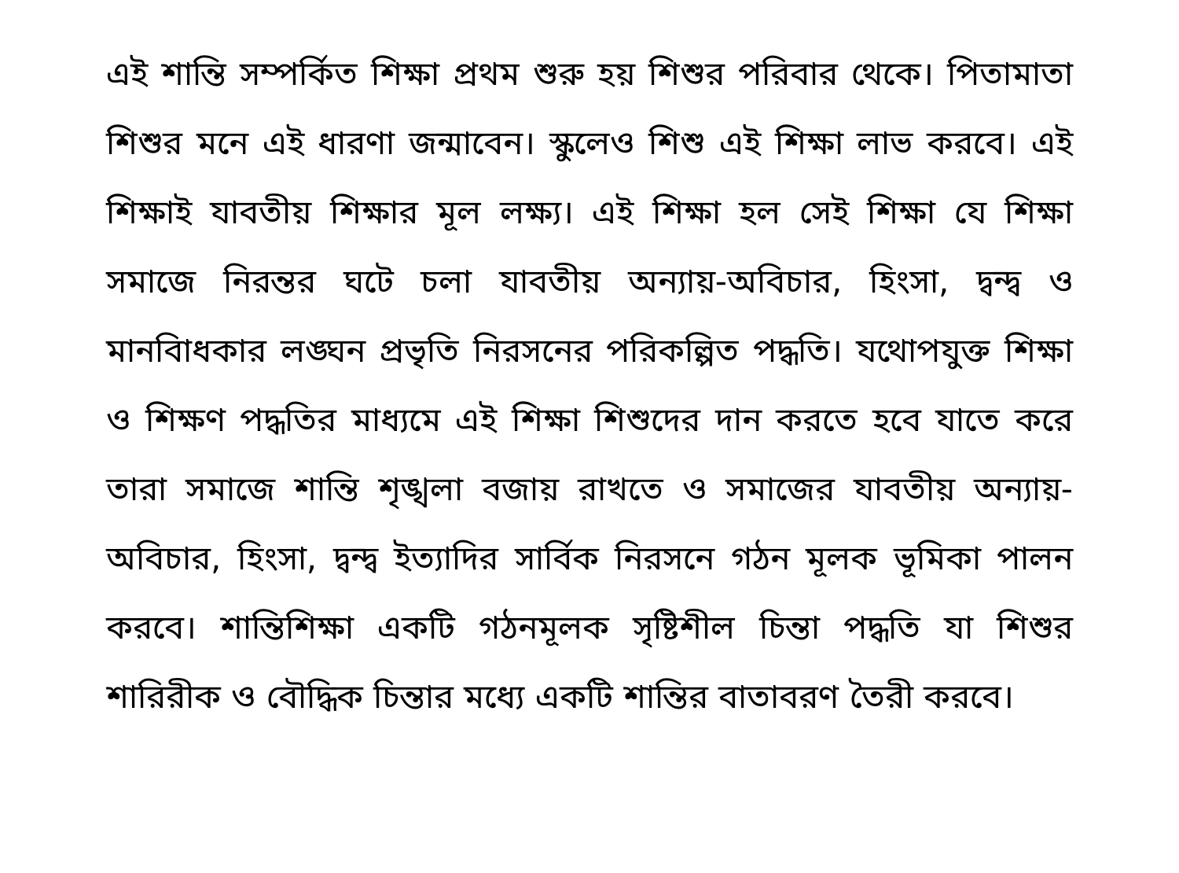এই শান্তি সম্পর্কিত শিক্ষা প্রথম শুরু হয় শিশুর পরিবার থেকে। পিতামাতা শিশুর মনে এই ধারণা জন্মাবেন। স্কুলেও শিশু এই শিক্ষা লাভ করবে। এই শিক্ষাই যাবতীয় শিক্ষার মূল লক্ষ্য। এই শিক্ষা হল সেই শিক্ষা যে শিক্ষা সমাজে নিরন্তর ঘটে চলা যাবতীয় অন্যায়-অবিচার, হিংসা, দ্বন্দ্ব ও মানবিাধকার লঙ্ঘন প্রভৃতি নিরসনের পরিকল্পিত পদ্ধতি। যথোপযুক্ত শিক্ষা ও শিক্ষণ পদ্ধতির মাধ্যমে এই শিক্ষা শিশুদের দান করতে হবে যাতে করে তারা সমাজে শান্তি শৃঙ্খলা বজায় রাখতে ও সমাজের যাবতীয় অন্যায়-অবিচার, হিংসা, দ্বন্দ্ব ইত্যাদির সার্বিক নিরসনে গঠন মূলক ভূমিকা পালন করবে। শান্তিশিক্ষা একটি গঠনমূলক সৃষ্টিশীল চিন্তা পদ্ধতি যা শিশুর শারিরীক ও বৌদ্ধিক চিন্তার মধ্যে একটি শান্তির বাতাবরণ তৈরী করবে।